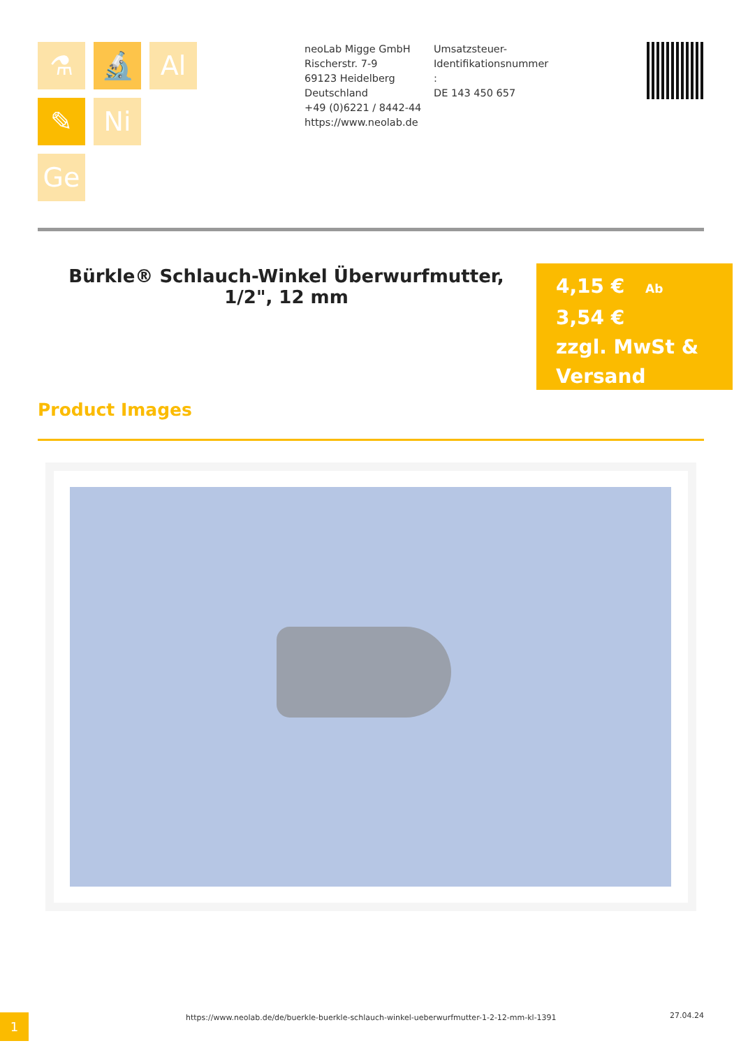⚗
🔬
Al
✎
Ni
Ge
neoLab Migge GmbH
Rischerstr. 7-9
69123 Heidelberg
Deutschland
+49 (0)6221 / 8442-44
https://www.neolab.de
Umsatzsteuer-Identifikationsnummer
:
DE 143 450 657
Bürkle® Schlauch-Winkel Überwurfmutter, 1/2", 12 mm
4,15 € Ab
3,54 €
zzgl. MwSt & Versand
Product Images
1
https://www.neolab.de/de/buerkle-buerkle-schlauch-winkel-ueberwurfmutter-1-2-12-mm-kl-1391
27.04.24